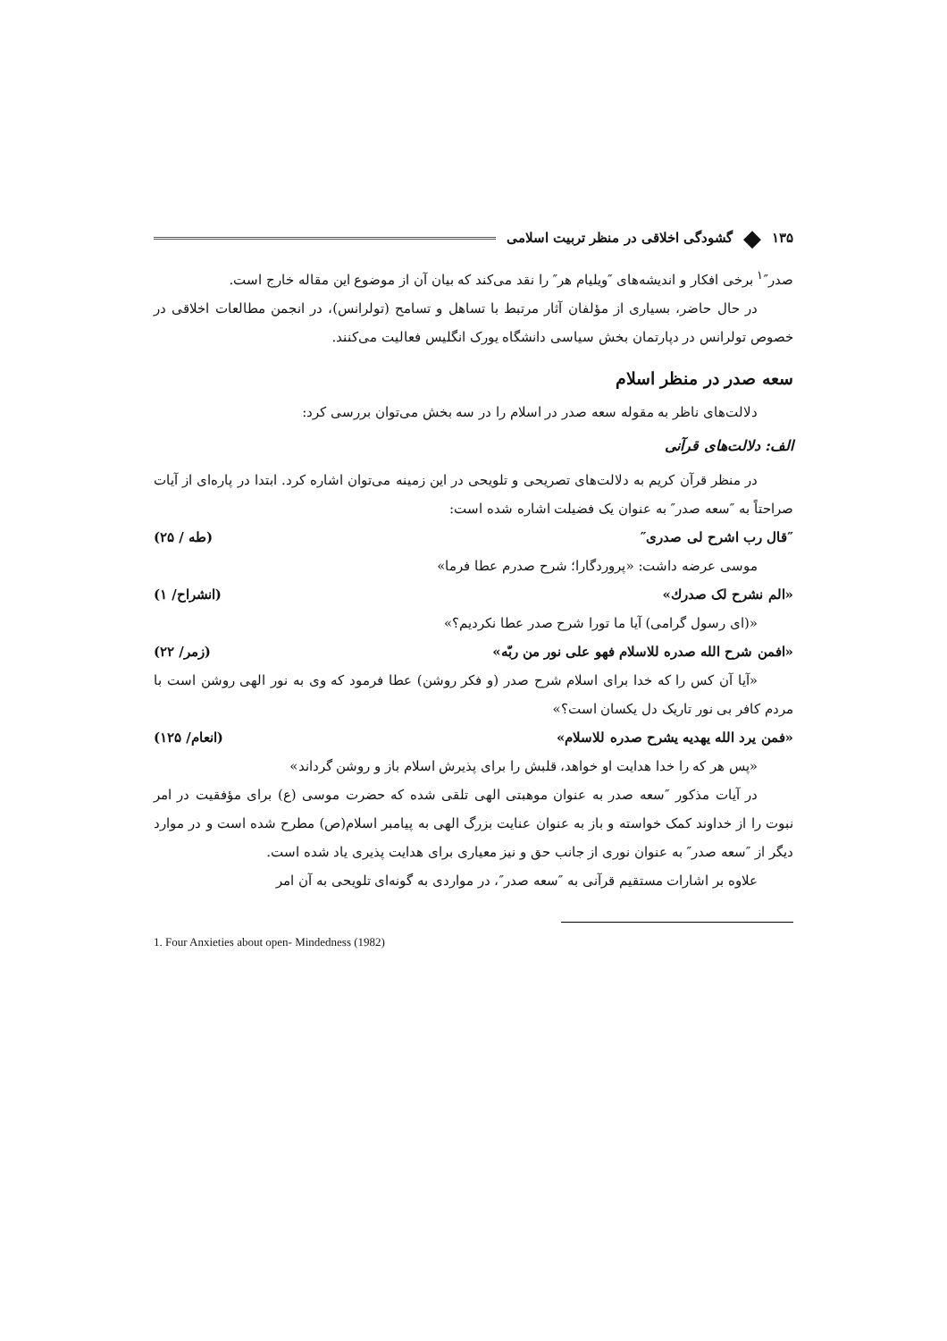۱۳۵ ◆ گشودگی اخلاقی در منظر تربیت اسلامی
صدر″<sup>۱</sup> برخی افکار و اندیشه‌های ″ویلیام هر″ را نقد می‌کند که بیان آن از موضوع این مقاله خارج است.
در حال حاضر، بسیاری از مؤلفان آثار مرتبط با تساهل و تسامح (تولرانس)، در انجمن مطالعات اخلاقی در خصوص تولرانس در دپارتمان بخش سیاسی دانشگاه یورک انگلیس فعالیت می‌کنند.
سعه صدر در منظر اسلام
دلالت‌های ناظر به مقوله سعه صدر در اسلام را در سه بخش می‌توان بررسی کرد:
الف: دلالت‌های قرآنی
در منظر قرآن کریم به دلالت‌های تصریحی و تلویحی در این زمینه می‌توان اشاره کرد. ابتدا در پاره‌ای از آیات صراحتاً به ″سعه صدر″ به عنوان یک فضیلت اشاره شده است:
″قال رب اشرح لی صدری″ (طه / ۲۵)
موسی عرضه داشت: «پروردگارا؛ شرح صدرم عطا فرما»
«الم نشرح لک صدرك» (انشراح/ ۱)
«(ای رسول گرامی) آیا ما تورا شرح صدر عطا نکردیم؟»
«افمن شرح الله صدره للاسلام فهو علی نور من ربّه» (زمر/ ۲۲)
«آیا آن کس را که خدا برای اسلام شرح صدر (و فکر روشن) عطا فرمود که وی به نور الهی روشن است با مردم کافر بی نور تاریک دل یکسان است؟»
«فمن یرد الله یهدیه یشرح صدره للاسلام» (انعام/ ۱۲۵)
«پس هر که را خدا هدایت او خواهد، قلبش را برای پذیرش اسلام باز و روشن گرداند»
در آیات مذکور ″سعه صدر به عنوان موهبتی الهی تلقی شده که حضرت موسی (ع) برای مؤفقیت در امر نبوت را از خداوند کمک خواسته و باز به عنوان عنایت بزرگ الهی به پیامبر اسلام(ص) مطرح شده است و در موارد دیگر از ″سعه صدر″ به عنوان نوری از جانب حق و نیز معیاری برای هدایت پذیری یاد شده است.
علاوه بر اشارات مستقیم قرآنی به ″سعه صدر″، در مواردی به گونه‌ای تلویحی به آن امر
1. Four Anxieties about open- Mindedness (1982)